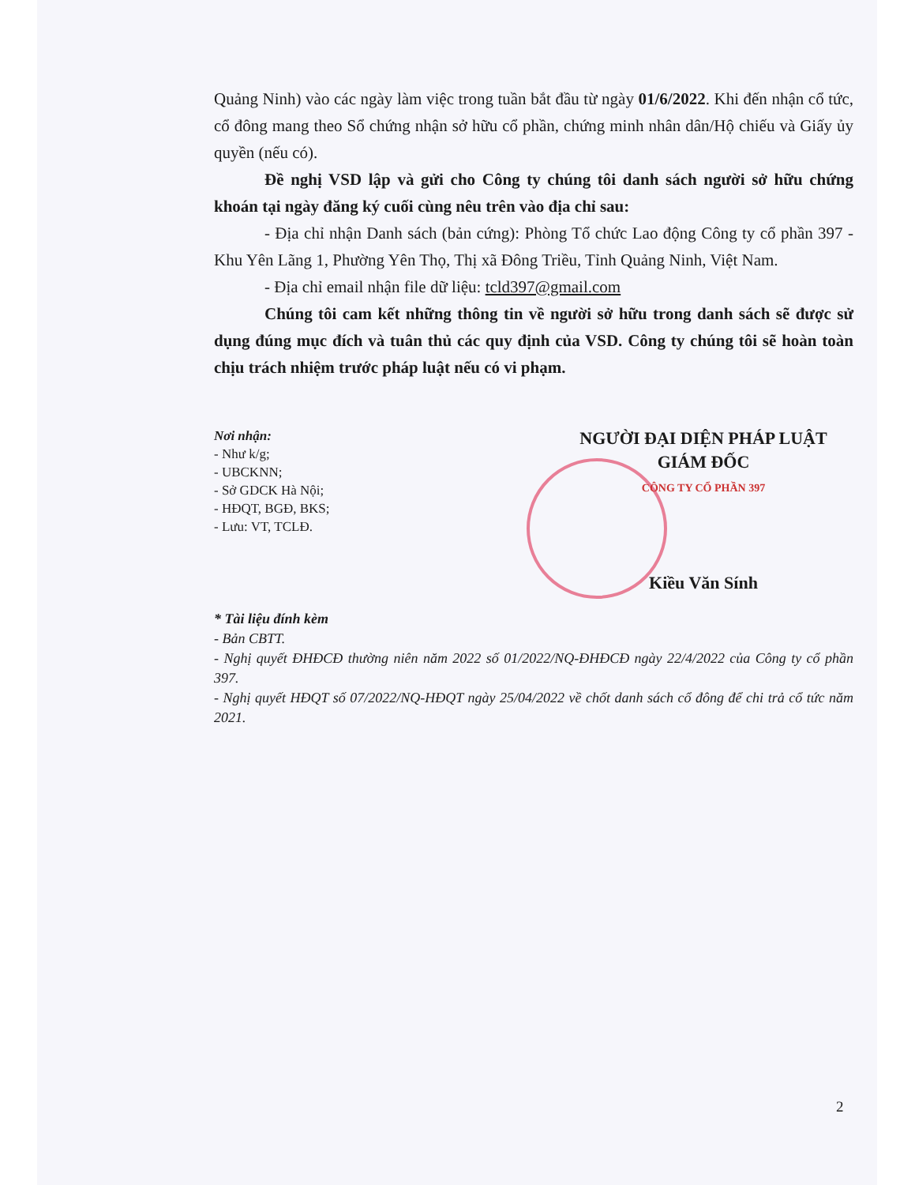Quảng Ninh) vào các ngày làm việc trong tuần bắt đầu từ ngày 01/6/2022. Khi đến nhận cổ tức, cổ đông mang theo Sổ chứng nhận sở hữu cổ phần, chứng minh nhân dân/Hộ chiếu và Giấy ủy quyền (nếu có).
Đề nghị VSD lập và gửi cho Công ty chúng tôi danh sách người sở hữu chứng khoán tại ngày đăng ký cuối cùng nêu trên vào địa chỉ sau:
- Địa chỉ nhận Danh sách (bản cứng): Phòng Tổ chức Lao động Công ty cổ phần 397 - Khu Yên Lãng 1, Phường Yên Thọ, Thị xã Đông Triều, Tỉnh Quảng Ninh, Việt Nam.
- Địa chỉ email nhận file dữ liệu: tcld397@gmail.com
Chúng tôi cam kết những thông tin về người sở hữu trong danh sách sẽ được sử dụng đúng mục đích và tuân thủ các quy định của VSD. Công ty chúng tôi sẽ hoàn toàn chịu trách nhiệm trước pháp luật nếu có vi phạm.
Nơi nhận:
- Như k/g;
- UBCKNN;
- Sở GDCK Hà Nội;
- HĐQT, BGĐ, BKS;
- Lưu: VT, TCLĐ.
NGƯỜI ĐẠI DIỆN PHÁP LUẬT
GIÁM ĐỐC
CÔNG TY CỔ PHẦN 397
Kiều Văn Sính
* Tài liệu đính kèm
- Bản CBTT.
- Nghị quyết ĐHĐCĐ thường niên năm 2022 số 01/2022/NQ-ĐHĐCĐ ngày 22/4/2022 của Công ty cổ phần 397.
- Nghị quyết HĐQT số 07/2022/NQ-HĐQT ngày 25/04/2022 về chốt danh sách cổ đông để chi trả cổ tức năm 2021.
2